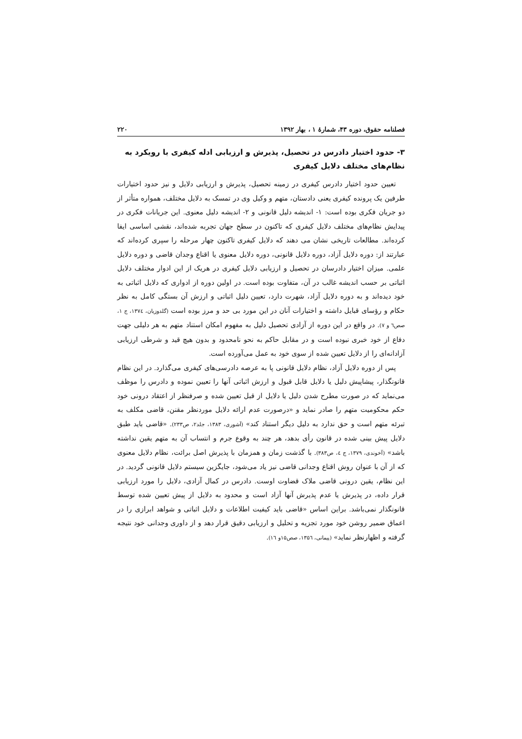فصلنامه حقوق، دوره ۴۳، شمارهٔ ۱ ، بهار ۱۳۹۲ ۲۲۰
۳- حدود اختیار دادرس در تحصیل، پذیرش و ارزیابی ادله کیفری با رویکرد به نظام‌های مختلف دلایل کیفری
تعیین حدود اختیار دادرس کیفری در زمینه تحصیل، پذیرش و ارزیابی دلایل و نیز حدود اختیارات طرفین یک پرونده کیفری یعنی دادستان، متهم و وکیل وی در تمسک به دلایل مختلف، همواره متأثر از دو جریان فکری بوده است: ۱- اندیشه دلیل قانونی و ۲- اندیشه دلیل معنوی. این جریانات فکری در پیدایش نظام‌های مختلف دلایل کیفری که تاکنون در سطح جهان تجربه شده‌اند، نقشی اساسی ایفا کرده‌اند. مطالعات تاریخی نشان می دهند که دلایل کیفری تاکنون چهار مرحله را سپری کرده‌اند که عبارتند از: دوره دلایل آزاد، دوره دلایل قانونی، دوره دلایل معنوی یا اقناع وجدان قاضی و دوره دلایل علمی. میزان اختیار دادرسان در تحصیل و ارزیابی دلایل کیفری در هریک از این ادوار مختلف دلایل اثباتی بر حسب اندیشه غالب در آن، متفاوت بوده است. در اولین دوره از ادواری که دلایل اثباتی به خود دیده‌اند و به دوره دلایل آزاد، شهرت دارد، تعیین دلیل اثباتی و ارزش آن بستگی کامل به نظر حکام و رؤسای قبایل داشته و اختیارات آنان در این مورد بی حد و مرز بوده است (گلدوزیان، ۱۳۷٤، ج ۱، صص٦ و ۷). در واقع در این دوره از آزادی تحصیل دلیل به مفهوم امکان استناد متهم به هر دلیلی جهت دفاع از خود خبری نبوده است و در مقابل حاکم به نحو نامحدود و بدون هیچ قید و شرطی ارزیابی آزادانه‌ای را از دلایل تعیین شده از سوی خود به عمل می‌آورده است.
پس از دوره دلایل آزاد، نظام دلایل قانونی پا به عرصه دادرسی‌های کیفری می‌گذارد. در این نظام قانونگذار، پیشاپیش دلیل یا دلایل قابل قبول و ارزش اثباتی آنها را تعیین نموده و دادرس را موظف می‌نماید که در صورت مطرح شدن دلیل یا دلایل از قبل تعیین شده و صرفنظر از اعتقاد درونی خود حکم محکومیت متهم را صادر نماید و «درصورت عدم ارائه دلایل موردنظر مقنن، قاضی مکلف به تبرئه متهم است و حق ندارد به دلیل دیگر استناد کند» (آشوری، ۱۳۸۳، جلد۲، ص۲۳۳). «قاضی باید طبق دلایل پیش بینی شده در قانون رأی بدهد، هر چند به وقوع جرم و انتساب آن به متهم یقین نداشته باشد» (آخوندی، ۱۳۷۹، ج ٤، ص۳۸۳). با گذشت زمان و همزمان با پذیرش اصل برائت، نظام دلایل معنوی که از آن با عنوان روش اقناع وجدانی قاضی نیز یاد می‌شود، جایگزین سیستم دلایل قانونی گردید. در این نظام، یقین درونی قاضی ملاک قضاوت اوست. دادرس در کمال آزادی، دلایل را مورد ارزیابی قرار داده، در پذیرش یا عدم پذیرش آنها آزاد است و محدود به دلایل از پیش تعیین شده توسط قانونگذار نمی‌باشد. براین اساس «قاضی باید کیفیت اطلاعات و دلایل اثباتی و شواهد ابرازی را در اعماق ضمیر روشن خود مورد تجزیه و تحلیل و ارزیابی دقیق قرار دهد و از داوری وجدانی خود نتیجه گرفته و اظهارنظر نماید» (پیمانی، ۱۳۵٦، صص۱۵و ۱٦).